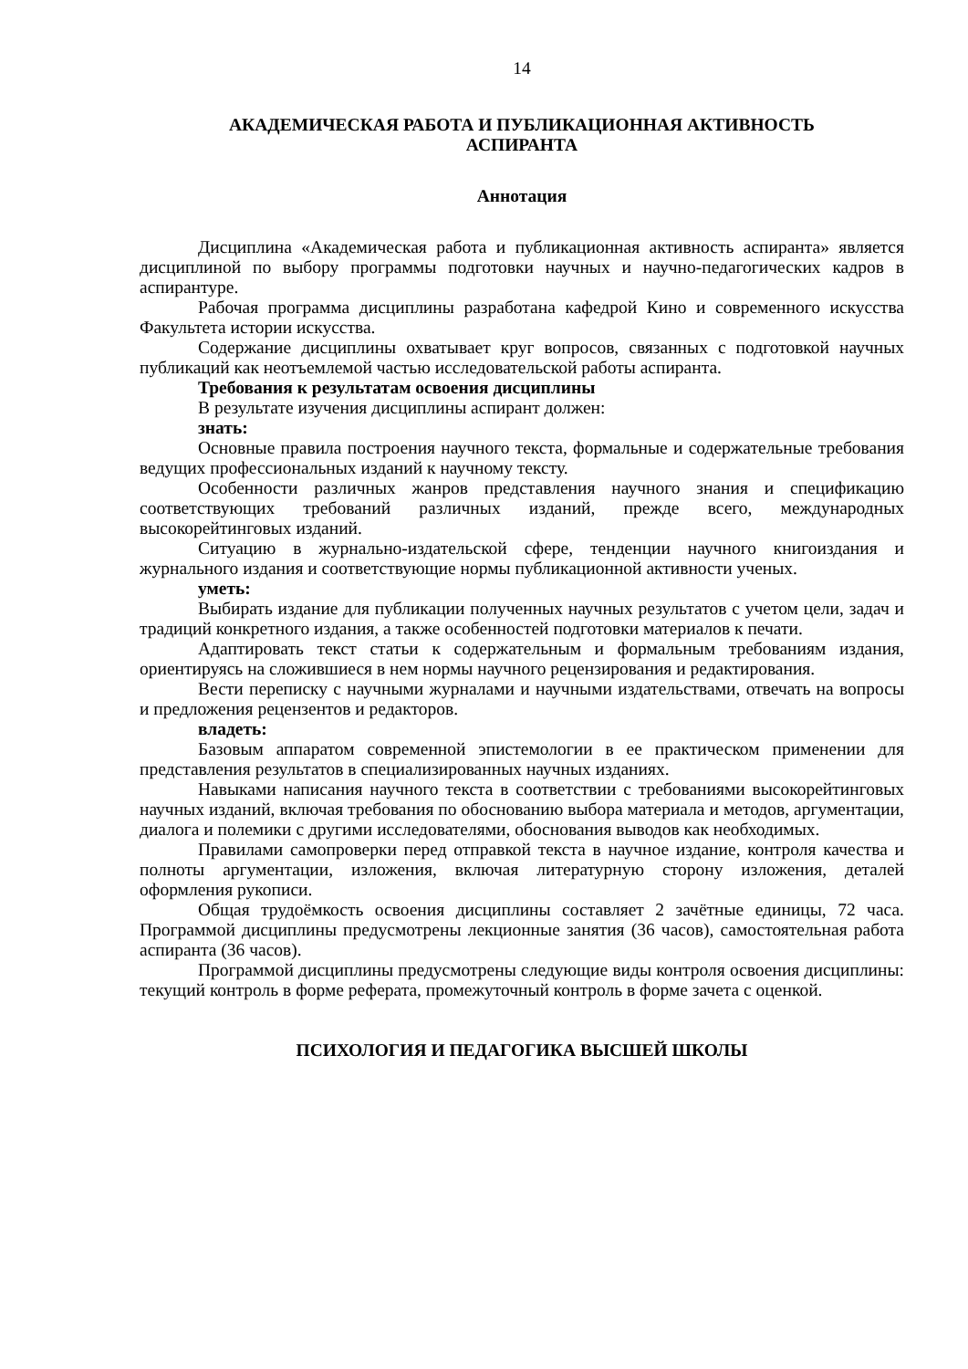14
АКАДЕМИЧЕСКАЯ РАБОТА И ПУБЛИКАЦИОННАЯ АКТИВНОСТЬ
АСПИРАНТА
Аннотация
Дисциплина «Академическая работа и публикационная активность аспиранта» является дисциплиной по выбору программы подготовки научных и научно-педагогических кадров в аспирантуре.
Рабочая программа дисциплины разработана кафедрой Кино и современного искусства Факультета истории искусства.
Содержание дисциплины охватывает круг вопросов, связанных с подготовкой научных публикаций как неотъемлемой частью исследовательской работы аспиранта.
Требования к результатам освоения дисциплины
В результате изучения дисциплины аспирант должен:
знать:
Основные правила построения научного текста, формальные и содержательные требования ведущих профессиональных изданий к научному тексту.
Особенности различных жанров представления научного знания и спецификацию соответствующих требований различных изданий, прежде всего, международных высокорейтинговых изданий.
Ситуацию в журнально-издательской сфере, тенденции научного книгоиздания и журнального издания и соответствующие нормы публикационной активности ученых.
уметь:
Выбирать издание для публикации полученных научных результатов с учетом цели, задач и традиций конкретного издания, а также особенностей подготовки материалов к печати.
Адаптировать текст статьи к содержательным и формальным требованиям издания, ориентируясь на сложившиеся в нем нормы научного рецензирования и редактирования.
Вести переписку с научными журналами и научными издательствами, отвечать на вопросы и предложения рецензентов и редакторов.
владеть:
Базовым аппаратом современной эпистемологии в ее практическом применении для представления результатов в специализированных научных изданиях.
Навыками написания научного текста в соответствии с требованиями высокорейтинговых научных изданий, включая требования по обоснованию выбора материала и методов, аргументации, диалога и полемики с другими исследователями, обоснования выводов как необходимых.
Правилами самопроверки перед отправкой текста в научное издание, контроля качества и полноты аргументации, изложения, включая литературную сторону изложения, деталей оформления рукописи.
Общая трудоёмкость освоения дисциплины составляет 2 зачётные единицы, 72 часа. Программой дисциплины предусмотрены лекционные занятия (36 часов), самостоятельная работа аспиранта (36 часов).
Программой дисциплины предусмотрены следующие виды контроля освоения дисциплины: текущий контроль в форме реферата, промежуточный контроль в форме зачета с оценкой.
ПСИХОЛОГИЯ И ПЕДАГОГИКА ВЫСШЕЙ ШКОЛЫ